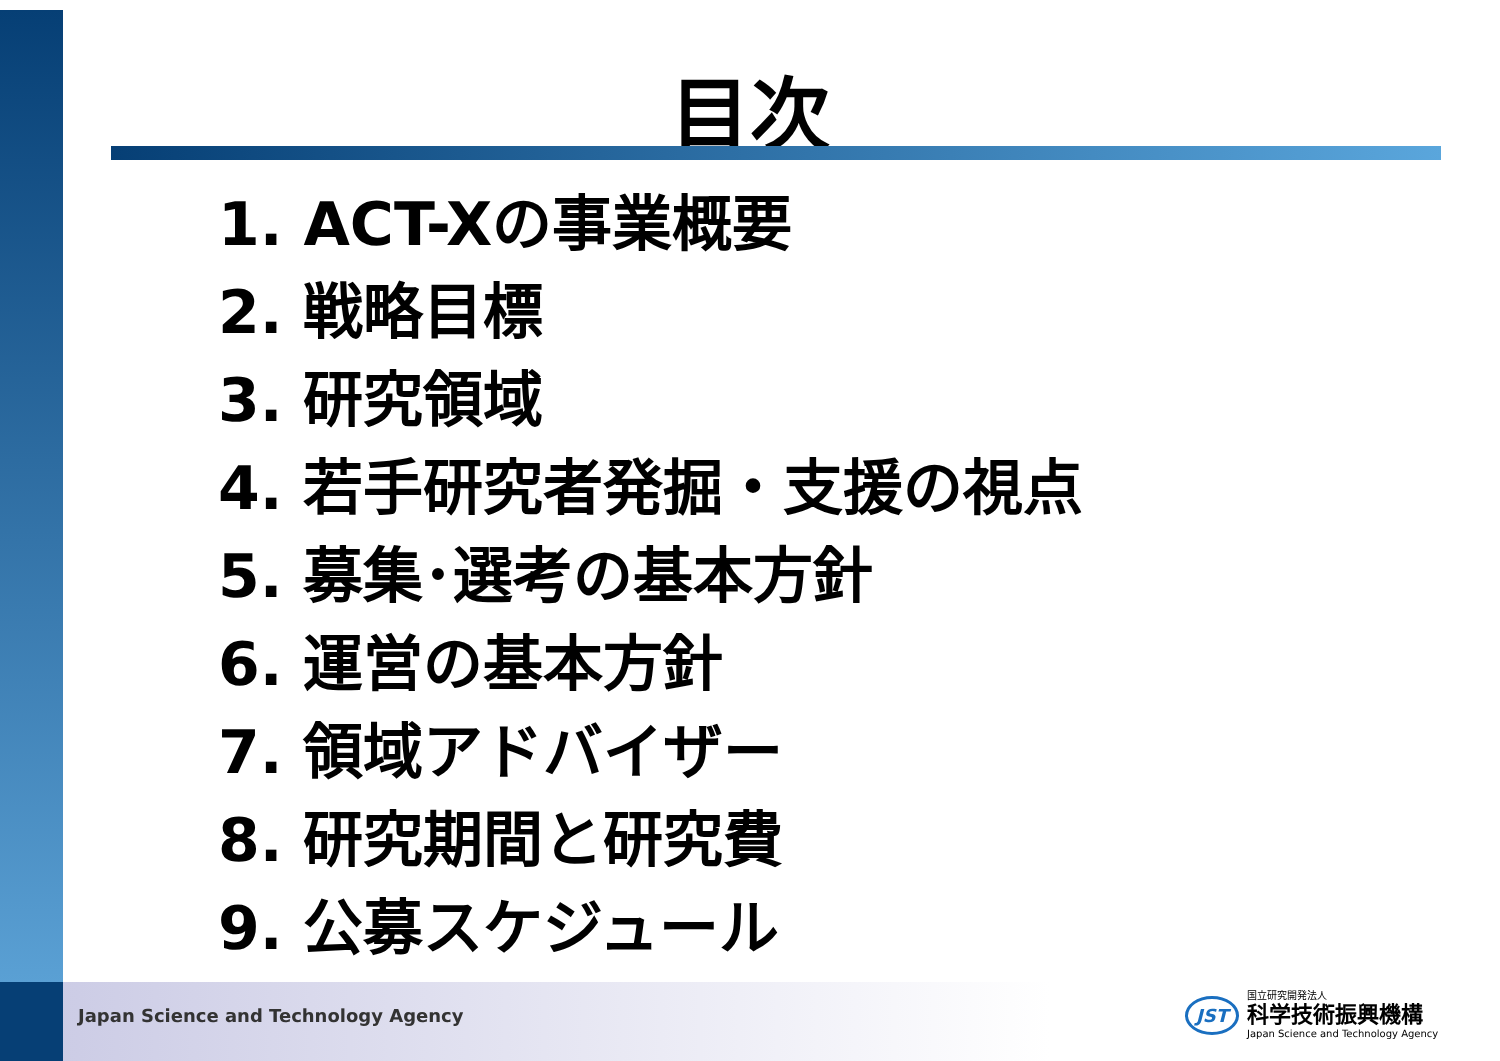目次
1. ACT-Xの事業概要
2. 戦略目標
3. 研究領域
4. 若手研究者発掘・支援の視点
5. 募集･選考の基本方針
6. 運営の基本方針
7. 領域アドバイザー
8. 研究期間と研究費
9. 公募スケジュール
Japan Science and Technology Agency
JST
国立研究開発法人
科学技術振興機構
Japan Science and Technology Agency